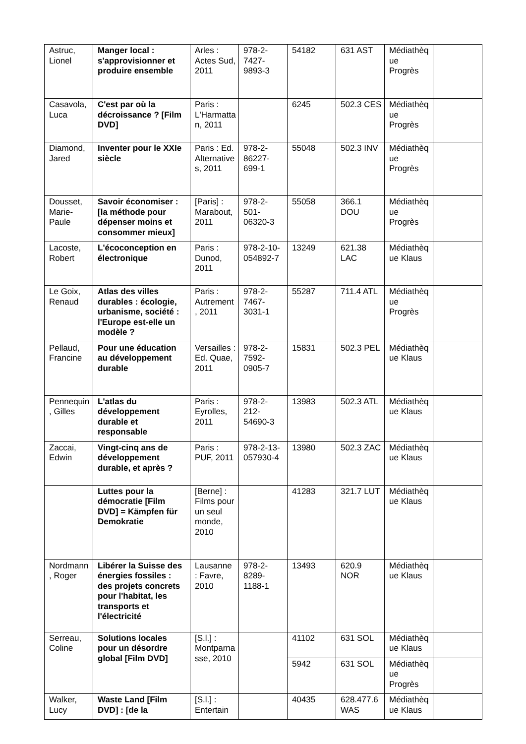| Astruc, Lionel | Manger local : s'approvisionner et produire ensemble | Arles : Actes Sud, 2011 | 978-2-7427-9893-3 | 54182 | 631 AST | Médiathèque Progrès | |
| Casavola, Luca | C'est par où la décroissance ? [Film DVD] | Paris : L'Harmattan, 2011 | | 6245 | 502.3 CES | Médiathèque Progrès | |
| Diamond, Jared | Inventer pour le XXIe siècle | Paris : Ed. Alternatives, 2011 | 978-2-86227-699-1 | 55048 | 502.3 INV | Médiathèque Progrès | |
| Dousset, Marie-Paule | Savoir économiser : [la méthode pour dépenser moins et consommer mieux] | [Paris] : Marabout, 2011 | 978-2-501-06320-3 | 55058 | 366.1 DOU | Médiathèque Progrès | |
| Lacoste, Robert | L'écoconception en électronique | Paris : Dunod, 2011 | 978-2-10-054892-7 | 13249 | 621.38 LAC | Médiathèque Klaus | |
| Le Goix, Renaud | Atlas des villes durables : écologie, urbanisme, société : l'Europe est-elle un modèle ? | Paris : Autrement, 2011 | 978-2-7467-3031-1 | 55287 | 711.4 ATL | Médiathèque Progrès | |
| Pellaud, Francine | Pour une éducation au développement durable | Versailles : Ed. Quae, 2011 | 978-2-7592-0905-7 | 15831 | 502.3 PEL | Médiathèque Klaus | |
| Pennequin, Gilles | L'atlas du développement durable et responsable | Paris : Eyrolles, 2011 | 978-2-212-54690-3 | 13983 | 502.3 ATL | Médiathèque Klaus | |
| Zaccai, Edwin | Vingt-cinq ans de développement durable, et après ? | Paris : PUF, 2011 | 978-2-13-057930-4 | 13980 | 502.3 ZAC | Médiathèque Klaus | |
| | Luttes pour la démocratie [Film DVD] = Kämpfen für Demokratie | [Berne] : Films pour un seul monde, 2010 | | 41283 | 321.7 LUT | Médiathèque Klaus | |
| Nordmann, Roger | Libérer la Suisse des énergies fossiles : des projets concrets pour l'habitat, les transports et l'électricité | Lausanne : Favre, 2010 | 978-2-8289-1188-1 | 13493 | 620.9 NOR | Médiathèque Klaus | |
| Serreau, Coline | Solutions locales pour un désordre global [Film DVD] | [S.l.] : Montparnasse, 2010 | | 41102 | 631 SOL | Médiathèque Klaus | |
| | | | | 5942 | 631 SOL | Médiathèque Progrès | |
| Walker, Lucy | Waste Land [Film DVD] : [de la | [S.l.] : Entertain | | 40435 | 628.477.6 WAS | Médiathèque Klaus | |